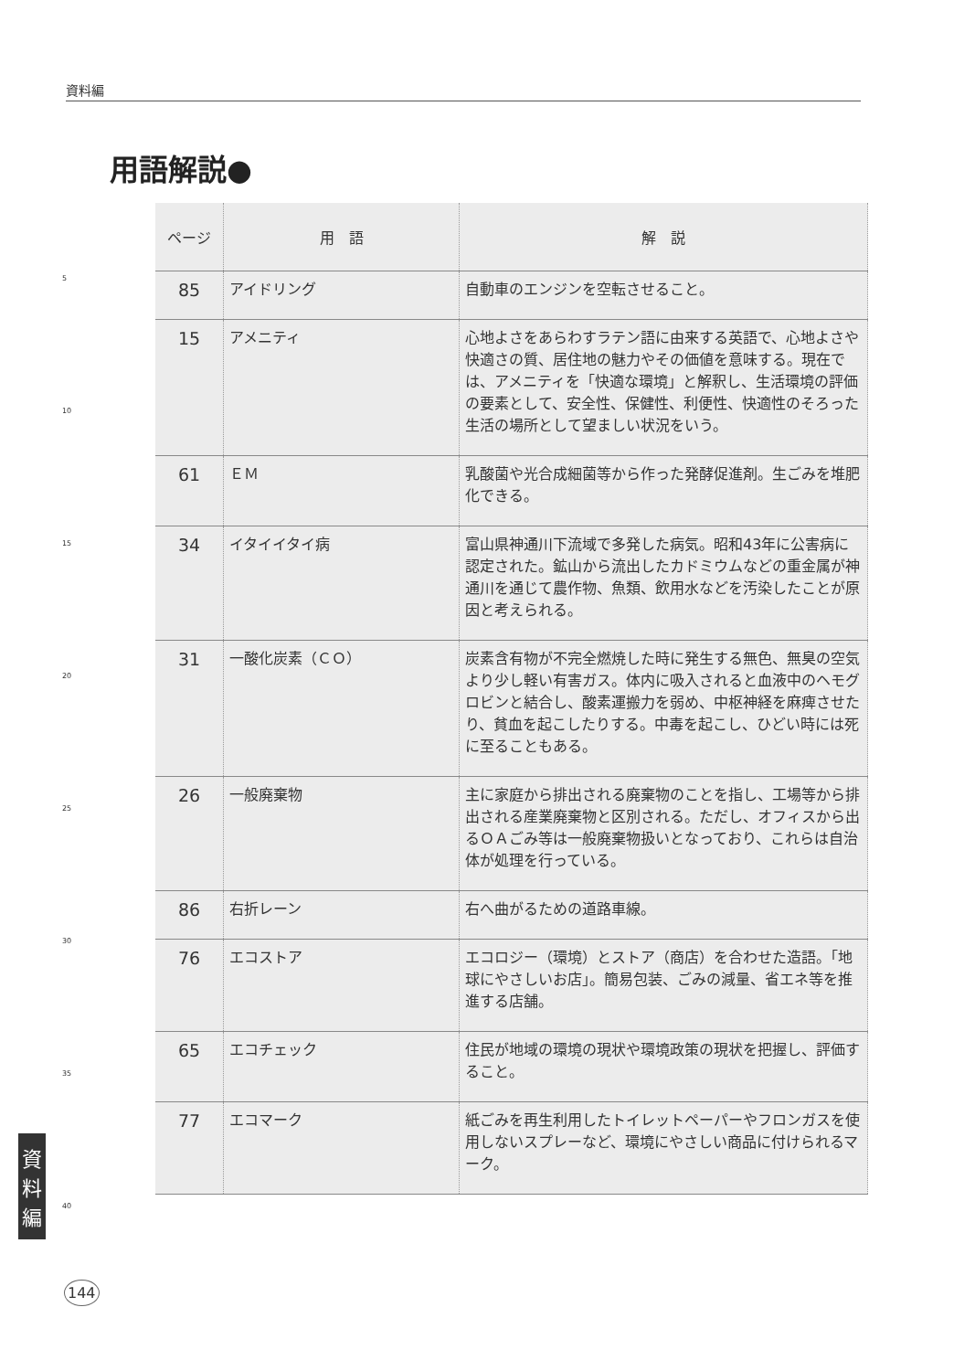資料編
用語解説●
| ページ | 用 語 | 解 説 |
| --- | --- | --- |
| 85 | アイドリング | 自動車のエンジンを空転させること。 |
| 15 | アメニティ | 心地よさをあらわすラテン語に由来する英語で、心地よさや快適さの質、居住地の魅力やその価値を意味する。現在では、アメニティを「快適な環境」と解釈し、生活環境の評価の要素として、安全性、保健性、利便性、快適性のそろった生活の場所として望ましい状況をいう。 |
| 61 | ＥＭ | 乳酸菌や光合成細菌等から作った発酵促進剤。生ごみを堆肥化できる。 |
| 34 | イタイイタイ病 | 富山県神通川下流域で多発した病気。昭和43年に公害病に認定された。鉱山から流出したカドミウムなどの重金属が神通川を通じて農作物、魚類、飲用水などを汚染したことが原因と考えられる。 |
| 31 | 一酸化炭素（ＣＯ） | 炭素含有物が不完全燃焼した時に発生する無色、無臭の空気より少し軽い有害ガス。体内に吸入されると血液中のヘモグロビンと結合し、酸素運搬力を弱め、中枢神経を麻痺させたり、貧血を起こしたりする。中毒を起こし、ひどい時には死に至ることもある。 |
| 26 | 一般廃棄物 | 主に家庭から排出される廃棄物のことを指し、工場等から排出される産業廃棄物と区別される。ただし、オフィスから出るＯＡごみ等は一般廃棄物扱いとなっており、これらは自治体が処理を行っている。 |
| 86 | 右折レーン | 右へ曲がるための道路車線。 |
| 76 | エコストア | エコロジー（環境）とストア（商店）を合わせた造語。「地球にやさしいお店」。簡易包装、ごみの減量、省エネ等を推進する店舗。 |
| 65 | エコチェック | 住民が地域の環境の現状や環境政策の現状を把握し、評価すること。 |
| 77 | エコマーク | 紙ごみを再生利用したトイレットペーパーやフロンガスを使用しないスプレーなど、環境にやさしい商品に付けられるマーク。 |
5
10
15
20
25
30
35
40
資
料
編
144